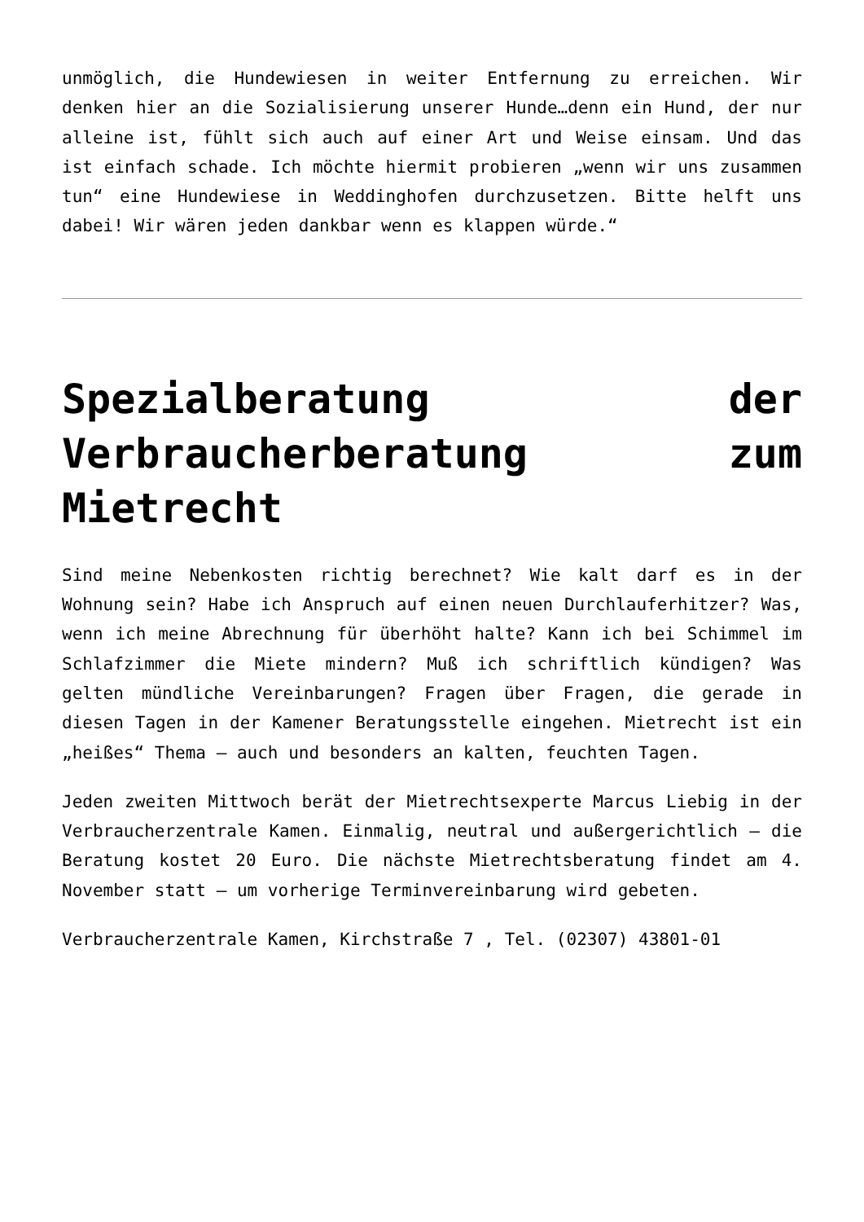unmöglich, die Hundewiesen in weiter Entfernung zu erreichen. Wir denken hier an die Sozialisierung unserer Hunde…denn ein Hund, der nur alleine ist, fühlt sich auch auf einer Art und Weise einsam. Und das ist einfach schade. Ich möchte hiermit probieren „wenn wir uns zusammen tun“ eine Hundewiese in Weddinghofen durchzusetzen. Bitte helft uns dabei! Wir wären jeden dankbar wenn es klappen würde.“
Spezialberatung der Verbraucherberatung zum Mietrecht
Sind meine Nebenkosten richtig berechnet? Wie kalt darf es in der Wohnung sein? Habe ich Anspruch auf einen neuen Durchlauferhitzer? Was, wenn ich meine Abrechnung für überhöht halte? Kann ich bei Schimmel im Schlafzimmer die Miete mindern? Muß ich schriftlich kündigen? Was gelten mündliche Vereinbarungen? Fragen über Fragen, die gerade in diesen Tagen in der Kamener Beratungsstelle eingehen. Mietrecht ist ein „heißes“ Thema – auch und besonders an kalten, feuchten Tagen.
Jeden zweiten Mittwoch berät der Mietrechtsexperte Marcus Liebig in der Verbraucherzentrale Kamen. Einmalig, neutral und außergerichtlich – die Beratung kostet 20 Euro. Die nächste Mietrechtsberatung findet am 4. November statt – um vorherige Terminvereinbarung wird gebeten.
Verbraucherzentrale Kamen, Kirchstraße 7 , Tel. (02307) 43801-01